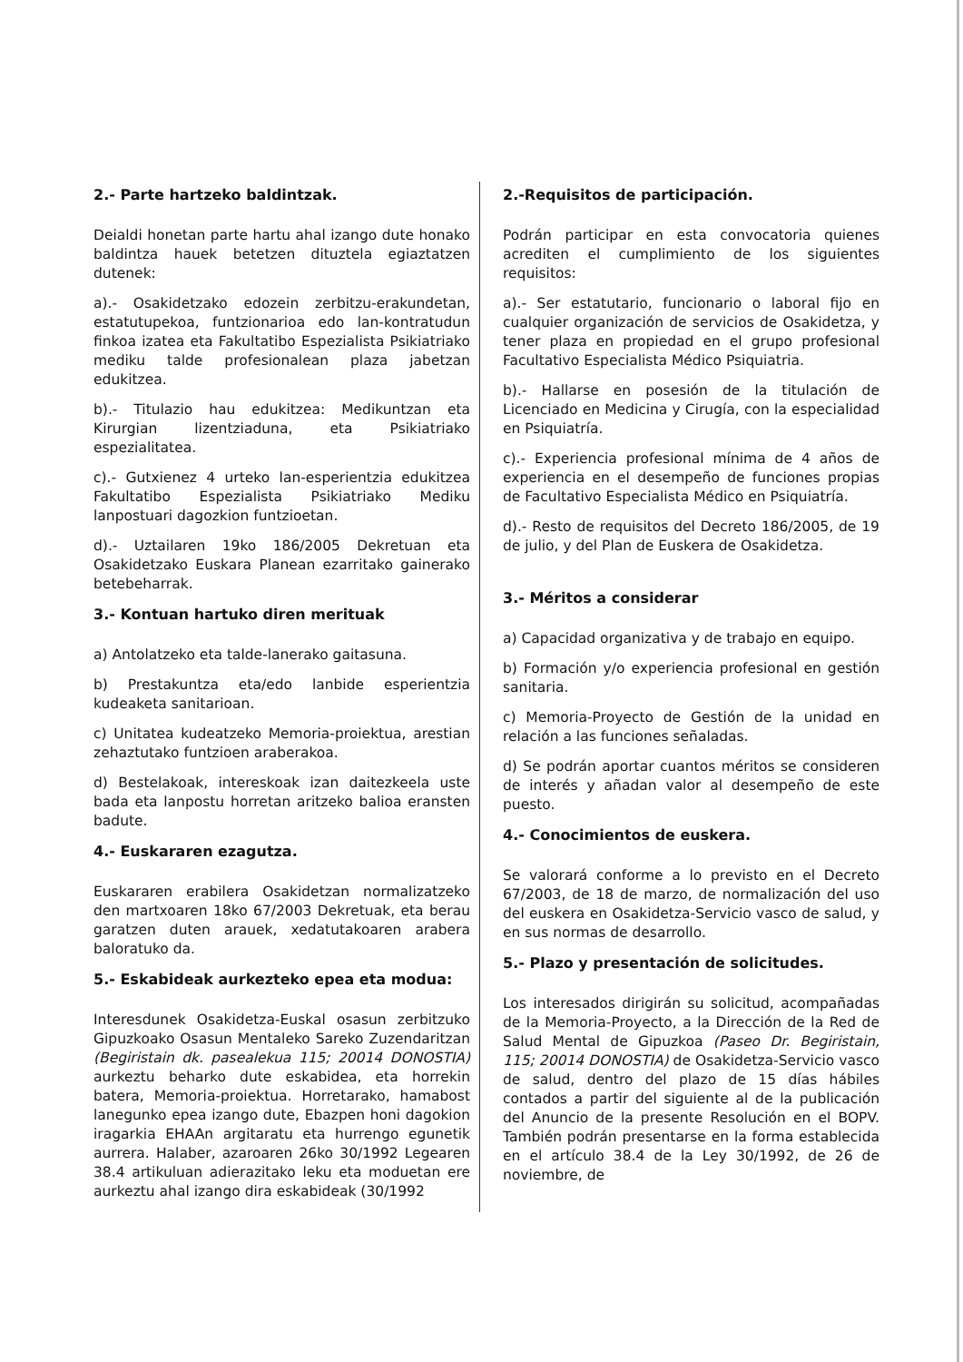2.- Parte hartzeko baldintzak.
Deialdi honetan parte hartu ahal izango dute honako baldintza hauek betetzen dituztela egiaztatzen dutenek:
a).- Osakidetzako edozein zerbitzu-erakundetan, estatutupekoa, funtzionarioa edo lan-kontratudun finkoa izatea eta Fakultatibo Espezialista Psikiatriako mediku talde profesionalean plaza jabetzan edukitzea.
b).- Titulazio hau edukitzea: Medikuntzan eta Kirurgian lizentziaduna, eta Psikiatriako espezialitatea.
c).- Gutxienez 4 urteko lan-esperientzia edukitzea Fakultatibo Espezialista Psikiatriako Mediku lanpostuari dagozkion funtzioetan.
d).- Uztailaren 19ko 186/2005 Dekretuan eta Osakidetzako Euskara Planean ezarritako gainerako betebeharrak.
3.- Kontuan hartuko diren merituak
a) Antolatzeko eta talde-lanerako gaitasuna.
b) Prestakuntza eta/edo lanbide esperientzia kudeaketa sanitarioan.
c) Unitatea kudeatzeko Memoria-proiektua, arestian zehaztutako funtzioen araberakoa.
d) Bestelakoak, intereskoak izan daitezkeela uste bada eta lanpostu horretan aritzeko balioa eransten badute.
4.- Euskararen ezagutza.
Euskararen erabilera Osakidetzan normalizatzeko den martxoaren 18ko 67/2003 Dekretuak, eta berau garatzen duten arauek, xedatutakoaren arabera baloratuko da.
5.- Eskabideak aurkezteko epea eta modua:
Interesdunek Osakidetza-Euskal osasun zerbitzuko Gipuzkoako Osasun Mentaleko Sareko Zuzendaritzan (Begiristain dk. pasealekua 115; 20014 DONOSTIA) aurkeztu beharko dute eskabidea, eta horrekin batera, Memoria-proiektua. Horretarako, hamabost lanegunko epea izango dute, Ebazpen honi dagokion iragarkia EHAAn argitaratu eta hurrengo egunetik aurrera. Halaber, azaroaren 26ko 30/1992 Legearen 38.4 artikuluan adierazitako leku eta moduetan ere aurkeztu ahal izango dira eskabideak (30/1992
2.-Requisitos de participación.
Podrán participar en esta convocatoria quienes acrediten el cumplimiento de los siguientes requisitos:
a).- Ser estatutario, funcionario o laboral fijo en cualquier organización de servicios de Osakidetza, y tener plaza en propiedad en el grupo profesional Facultativo Especialista Médico Psiquiatria.
b).- Hallarse en posesión de la titulación de Licenciado en Medicina y Cirugía, con la especialidad en Psiquiatría.
c).- Experiencia profesional mínima de 4 años de experiencia en el desempeño de funciones propias de Facultativo Especialista Médico en Psiquiatría.
d).- Resto de requisitos del Decreto 186/2005, de 19 de julio, y del Plan de Euskera de Osakidetza.
3.- Méritos a considerar
a) Capacidad organizativa y de trabajo en equipo.
b) Formación y/o experiencia profesional en gestión sanitaria.
c) Memoria-Proyecto de Gestión de la unidad en relación a las funciones señaladas.
d) Se podrán aportar cuantos méritos se consideren de interés y añadan valor al desempeño de este puesto.
4.- Conocimientos de euskera.
Se valorará conforme a lo previsto en el Decreto 67/2003, de 18 de marzo, de normalización del uso del euskera en Osakidetza-Servicio vasco de salud, y en sus normas de desarrollo.
5.- Plazo y presentación de solicitudes.
Los interesados dirigirán su solicitud, acompañadas de la Memoria-Proyecto, a la Dirección de la Red de Salud Mental de Gipuzkoa (Paseo Dr. Begiristain, 115; 20014 DONOSTIA) de Osakidetza-Servicio vasco de salud, dentro del plazo de 15 días hábiles contados a partir del siguiente al de la publicación del Anuncio de la presente Resolución en el BOPV. También podrán presentarse en la forma establecida en el artículo 38.4 de la Ley 30/1992, de 26 de noviembre, de